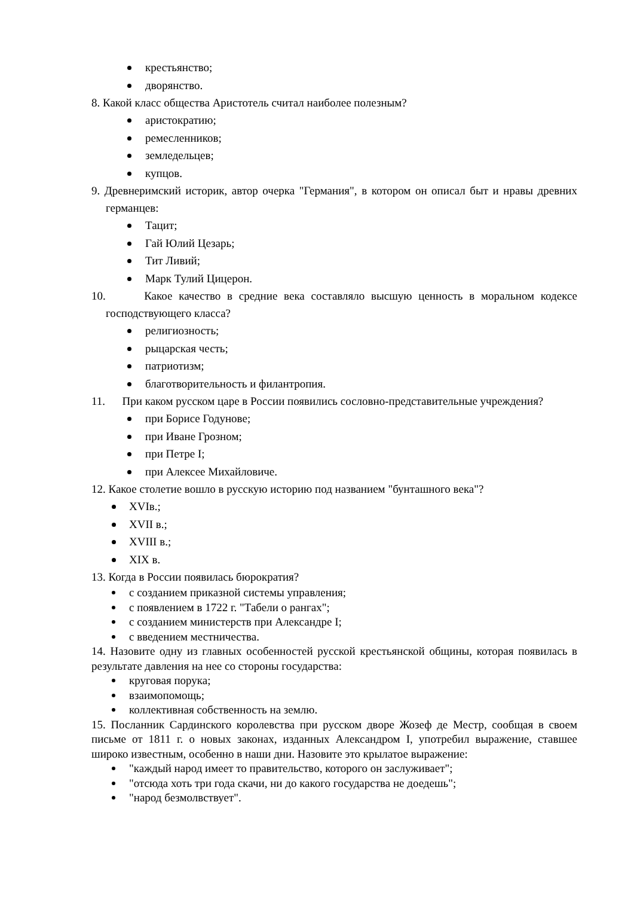крестьянство;
дворянство.
8. Какой класс общества Аристотель считал наиболее полезным?
аристократию;
ремесленников;
земледельцев;
купцов.
9. Древнеримский историк, автор очерка "Германия", в котором он описал быт и нравы древних германцев:
Тацит;
Гай Юлий Цезарь;
Тит Ливий;
Марк Тулий Цицерон.
10. Какое качество в средние века составляло высшую ценность в моральном кодексе господствующего класса?
религиозность;
рыцарская честь;
патриотизм;
благотворительность и филантропия.
11. При каком русском царе в России появились сословно-представительные учреждения?
при Борисе Годунове;
при Иване Грозном;
при Петре I;
при Алексее Михайловиче.
12. Какое столетие вошло в русскую историю под названием "бунташного века"?
XVIв.;
XVII в.;
XVIII в.;
XIX в.
13. Когда в России появилась бюрократия?
с созданием приказной системы управления;
с появлением в 1722 г. "Табели о рангах";
с созданием министерств при Александре I;
с введением местничества.
14. Назовите одну из главных особенностей русской крестьянской общины, которая появилась в результате давления на нее со стороны государства:
круговая порука;
взаимопомощь;
коллективная собственность на землю.
15. Посланник Сардинского королевства при русском дворе Жозеф де Местр, сообщая в своем письме от 1811 г. о новых законах, изданных Александром I, употребил выражение, ставшее широко известным, особенно в наши дни. Назовите это крылатое выражение:
"каждый народ имеет то правительство, которого он заслуживает";
"отсюда хоть три года скачи, ни до какого государства не доедешь";
"народ безмолвствует".